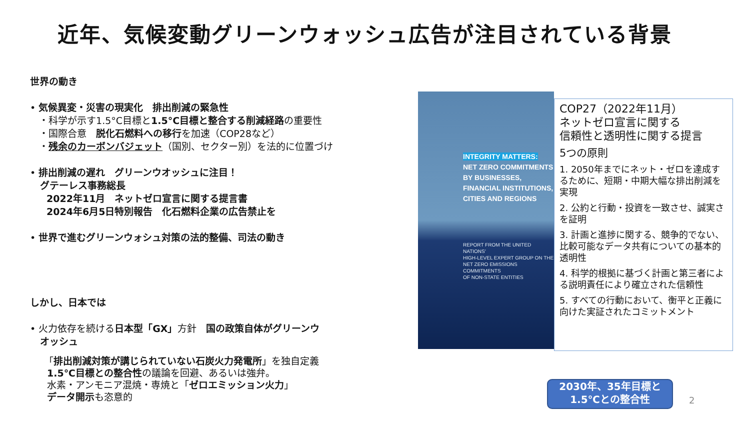近年、気候変動グリーンウォッシュ広告が注目されている背景
世界の動き
• 気候異変・災害の現実化　排出削減の緊急性
・科学が示す1.5°C目標と1.5°C目標と整合する削減経路の重要性
・国際合意　脱化石燃料への移行を加速（COP28など）
・残余のカーボンバジェット（国別、セクター別）を法的に位置づけ
• 排出削減の遅れ　グリーンウオッシュに注目！
グテーレス事務総長
2022年11月　ネットゼロ宣言に関する提言書
2024年6月5日特別報告　化石燃料企業の広告禁止を
• 世界で進むグリーンウォシュ対策の法的整備、司法の動き
しかし、日本では
• 火力依存を続ける日本型「GX」方針　国の政策自体がグリーンウ
オッシュ
「排出削減対策が講じられていない石炭火力発電所」を独自定義
1.5℃目標との整合性の議論を回避、あるいは強弁。
水素・アンモニア混焼・専焼と「ゼロエミッション火力」
データ開示も恣意的
INTEGRITY MATTERS:
NET ZERO COMMITMENTS
BY BUSINESSES,
FINANCIAL INSTITUTIONS,
CITIES AND REGIONS
REPORT FROM THE UNITED NATIONS'
HIGH-LEVEL EXPERT GROUP ON THE
NET ZERO EMISSIONS COMMITMENTS
OF NON-STATE ENTITIES
COP27（2022年11月）
ネットゼロ宣言に関する
信頼性と透明性に関する提言
5つの原則
1. 2050年までにネット・ゼロを達成するために、短期・中期大幅な排出削減を実現
2. 公約と行動・投資を一致させ、誠実さを証明
3. 計画と進捗に関する、競争的でない、比較可能なデータ共有についての基本的透明性
4. 科学的根拠に基づく計画と第三者による説明責任により確立された信頼性
5. すべての行動において、衡平と正義に向けた実証されたコミットメント
2030年、35年目標と
1.5℃との整合性
2